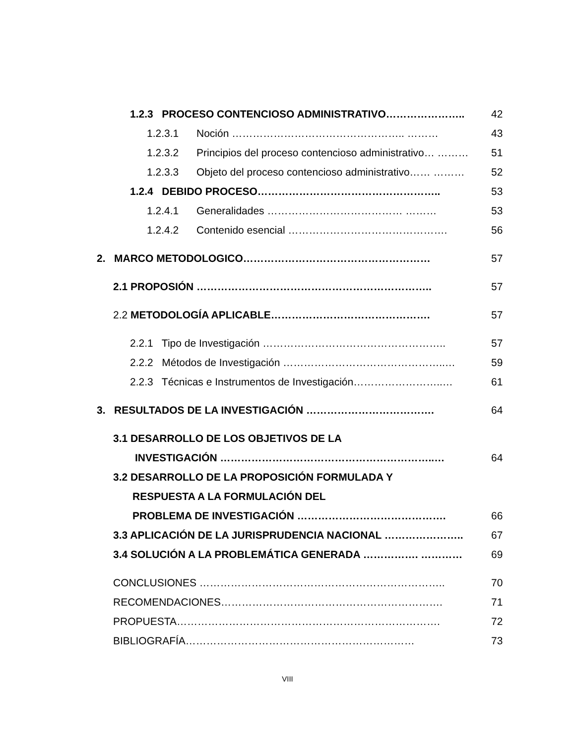1.2.3 PROCESO CONTENCIOSO ADMINISTRATIVO………………….. 42
1.2.3.1 Noción ………………………………………….. ……… 43
1.2.3.2 Principios del proceso contencioso administrativo… ……… 51
1.2.3.3 Objeto del proceso contencioso administrativo…… ……… 52
1.2.4 DEBIDO PROCESO…………………………………………….. 53
1.2.4.1 Generalidades ………………………………… ……… 53
1.2.4.2 Contenido esencial ………………………………………. 56
2. MARCO METODOLOGICO……………………………………………… 57
2.1 PROPOSIÓN ………………………………………………………….. 57
2.2 METODOLOGÍA APLICABLE………………………………………. 57
2.2.1 Tipo de Investigación …………………………………………….. 57
2.2.2 Métodos de Investigación ………………………………………..… 59
2.2.3 Técnicas e Instrumentos de Investigación……………………..… 61
3. RESULTADOS DE LA INVESTIGACIÓN ………………………………. 64
3.1 DESARROLLO DE LOS OBJETIVOS DE LA
INVESTIGACIÓN ……………………………………………………..… 64
3.2 DESARROLLO DE LA PROPOSICIÓN FORMULADA Y
RESPUESTA A LA FORMULACIÓN DEL
PROBLEMA DE INVESTIGACIÓN ……………………………………. 66
3.3 APLICACIÓN DE LA JURISPRUDENCIA NACIONAL ………………….. 67
3.4 SOLUCIÓN A LA PROBLEMÁTICA GENERADA ……………. ………… 69
CONCLUSIONES …………………………………………………………….. 70
RECOMENDACIONES………………………………………………………. 71
PROPUESTA…………………………………………………………………. 72
BIBLIOGRAFÍA………………………………………………………… 73
VIII